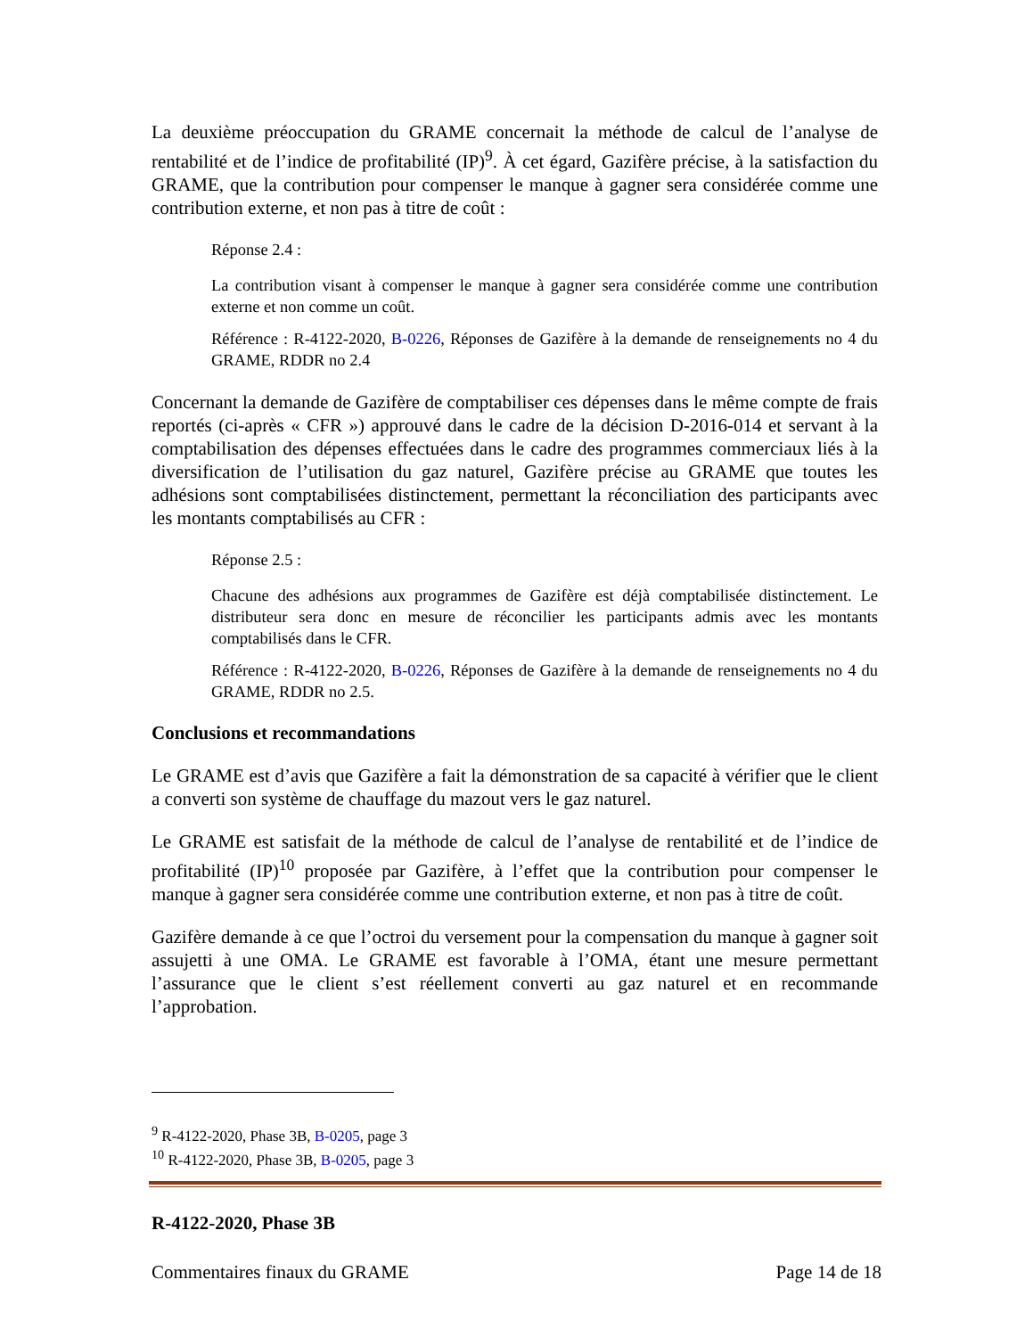La deuxième préoccupation du GRAME concernait la méthode de calcul de l’analyse de rentabilité et de l’indice de profitabilité (IP)<sup>9</sup>. À cet égard, Gazifère précise, à la satisfaction du GRAME, que la contribution pour compenser le manque à gagner sera considérée comme une contribution externe, et non pas à titre de coût :
Réponse 2.4 :
La contribution visant à compenser le manque à gagner sera considérée comme une contribution externe et non comme un coût.
Référence : R-4122-2020, B-0226, Réponses de Gazifère à la demande de renseignements no 4 du GRAME, RDDR no 2.4
Concernant la demande de Gazifère de comptabiliser ces dépenses dans le même compte de frais reportés (ci-après « CFR ») approuvé dans le cadre de la décision D-2016-014 et servant à la comptabilisation des dépenses effectuées dans le cadre des programmes commerciaux liés à la diversification de l’utilisation du gaz naturel, Gazifère précise au GRAME que toutes les adhésions sont comptabilisées distinctement, permettant la réconciliation des participants avec les montants comptabilisés au CFR :
Réponse 2.5 :
Chacune des adhésions aux programmes de Gazifère est déjà comptabilisée distinctement. Le distributeur sera donc en mesure de réconcilier les participants admis avec les montants comptabilisés dans le CFR.
Référence : R-4122-2020, B-0226, Réponses de Gazifère à la demande de renseignements no 4 du GRAME, RDDR no 2.5.
Conclusions et recommandations
Le GRAME est d’avis que Gazifère a fait la démonstration de sa capacité à vérifier que le client a converti son système de chauffage du mazout vers le gaz naturel.
Le GRAME est satisfait de la méthode de calcul de l’analyse de rentabilité et de l’indice de profitabilité (IP)<sup>10</sup> proposée par Gazifère, à l’effet que la contribution pour compenser le manque à gagner sera considérée comme une contribution externe, et non pas à titre de coût.
Gazifère demande à ce que l’octroi du versement pour la compensation du manque à gagner soit assujetti à une OMA. Le GRAME est favorable à l’OMA, étant une mesure permettant l’assurance que le client s’est réellement converti au gaz naturel et en recommande l’approbation.
<sup>9</sup> R-4122-2020, Phase 3B, B-0205, page 3
<sup>10</sup> R-4122-2020, Phase 3B, B-0205, page 3
R-4122-2020, Phase 3B
Commentaires finaux du GRAME Page 14 de 18